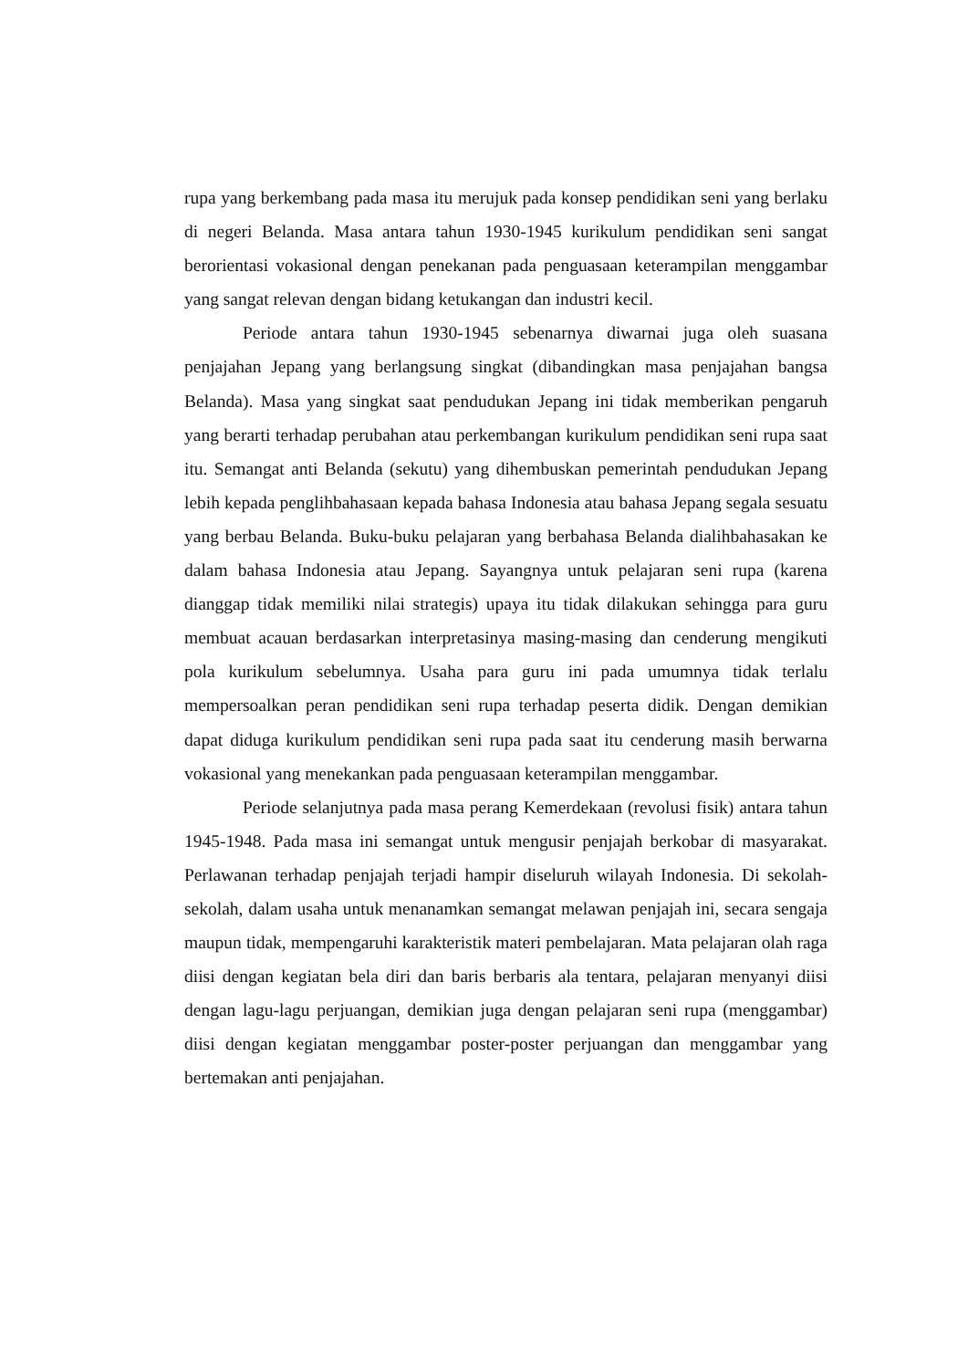rupa yang berkembang pada masa itu merujuk pada konsep pendidikan seni yang berlaku di negeri Belanda. Masa antara tahun 1930-1945 kurikulum pendidikan seni sangat berorientasi vokasional dengan penekanan pada penguasaan keterampilan menggambar yang sangat relevan dengan bidang ketukangan dan industri kecil.
Periode antara tahun 1930-1945 sebenarnya diwarnai juga oleh suasana penjajahan Jepang yang berlangsung singkat (dibandingkan masa penjajahan bangsa Belanda). Masa yang singkat saat pendudukan Jepang ini tidak memberikan pengaruh yang berarti terhadap perubahan atau perkembangan kurikulum pendidikan seni rupa saat itu. Semangat anti Belanda (sekutu) yang dihembuskan pemerintah pendudukan Jepang lebih kepada penglihbahasaan kepada bahasa Indonesia atau bahasa Jepang segala sesuatu yang berbau Belanda. Buku-buku pelajaran yang berbahasa Belanda dialihbahasakan ke dalam bahasa Indonesia atau Jepang. Sayangnya untuk pelajaran seni rupa (karena dianggap tidak memiliki nilai strategis) upaya itu tidak dilakukan sehingga para guru membuat acauan berdasarkan interpretasinya masing-masing dan cenderung mengikuti pola kurikulum sebelumnya. Usaha para guru ini pada umumnya tidak terlalu mempersoalkan peran pendidikan seni rupa terhadap peserta didik. Dengan demikian dapat diduga kurikulum pendidikan seni rupa pada saat itu cenderung masih berwarna vokasional yang menekankan pada penguasaan keterampilan menggambar.
Periode selanjutnya pada masa perang Kemerdekaan (revolusi fisik) antara tahun 1945-1948. Pada masa ini semangat untuk mengusir penjajah berkobar di masyarakat. Perlawanan terhadap penjajah terjadi hampir diseluruh wilayah Indonesia. Di sekolah-sekolah, dalam usaha untuk menanamkan semangat melawan penjajah ini, secara sengaja maupun tidak, mempengaruhi karakteristik materi pembelajaran. Mata pelajaran olah raga diisi dengan kegiatan bela diri dan baris berbaris ala tentara, pelajaran menyanyi diisi dengan lagu-lagu perjuangan, demikian juga dengan pelajaran seni rupa (menggambar) diisi dengan kegiatan menggambar poster-poster perjuangan dan menggambar yang bertemakan anti penjajahan.